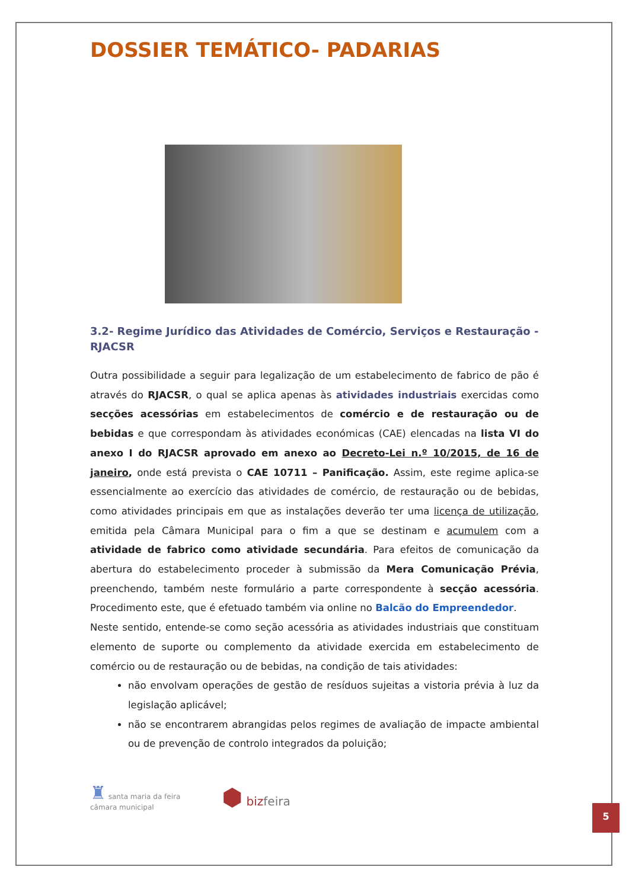DOSSIER TEMÁTICO- PADARIAS
3.2- Regime Jurídico das Atividades de Comércio, Serviços e Restauração - RJACSR
Outra possibilidade a seguir para legalização de um estabelecimento de fabrico de pão é através do RJACSR, o qual se aplica apenas às atividades industriais exercidas como secções acessórias em estabelecimentos de comércio e de restauração ou de bebidas e que correspondam às atividades económicas (CAE) elencadas na lista VI do anexo I do RJACSR aprovado em anexo ao Decreto-Lei n.º 10/2015, de 16 de janeiro, onde está prevista o CAE 10711 – Panificação. Assim, este regime aplica-se essencialmente ao exercício das atividades de comércio, de restauração ou de bebidas, como atividades principais em que as instalações deverão ter uma licença de utilização, emitida pela Câmara Municipal para o fim a que se destinam e acumulem com a atividade de fabrico como atividade secundária. Para efeitos de comunicação da abertura do estabelecimento proceder à submissão da Mera Comunicação Prévia, preenchendo, também neste formulário a parte correspondente à secção acessória. Procedimento este, que é efetuado também via online no Balcão do Empreendedor.
Neste sentido, entende-se como seção acessória as atividades industriais que constituam elemento de suporte ou complemento da atividade exercida em estabelecimento de comércio ou de restauração ou de bebidas, na condição de tais atividades:
não envolvam operações de gestão de resíduos sujeitas a vistoria prévia à luz da legislação aplicável;
não se encontrarem abrangidas pelos regimes de avaliação de impacte ambiental ou de prevenção de controlo integrados da poluição;
♜ santa maria da feira
câmara municipal
⬢ bizfeira
5